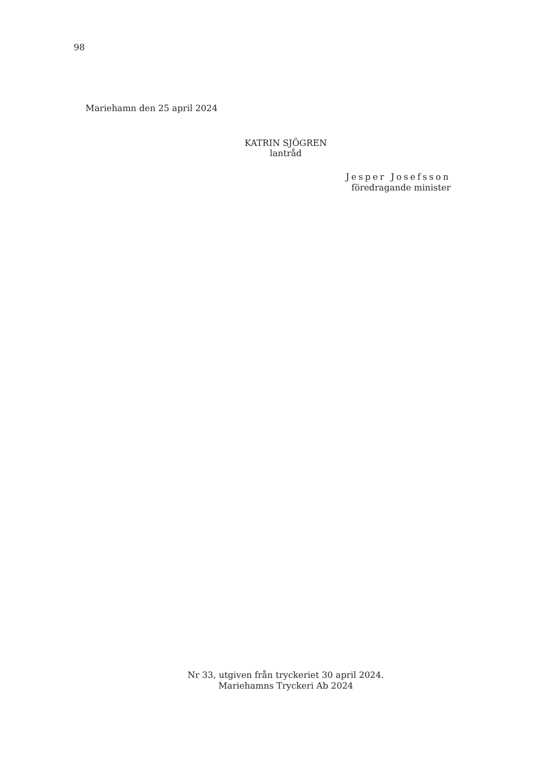98
Mariehamn den 25 april 2024
KATRIN SJÖGREN
lantråd
Jesper Josefsson
föredragande minister
Nr 33, utgiven från tryckeriet 30 april 2024.
Mariehamns Tryckeri Ab 2024